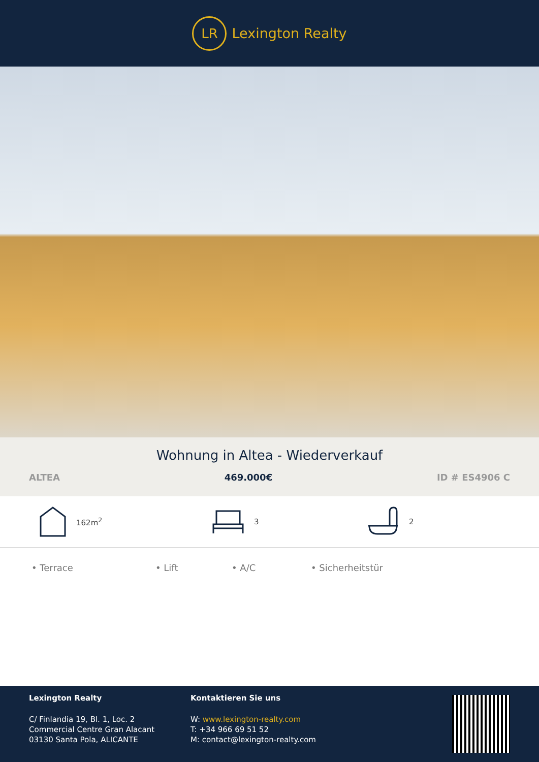LR
Lexington Realty
Wohnung in Altea - Wiederverkauf
ALTEA 469.000€ ID # ES4906 C
162m<sup>2</sup> 3 2
• Terrace • Lift • A/C • Sicherheitstür
Lexington Realty
C/ Finlandia 19, Bl. 1, Loc. 2
Commercial Centre Gran Alacant
03130 Santa Pola, ALICANTE
Kontaktieren Sie uns
W: www.lexington-realty.com
T: +34 966 69 51 52
M: contact@lexington-realty.com